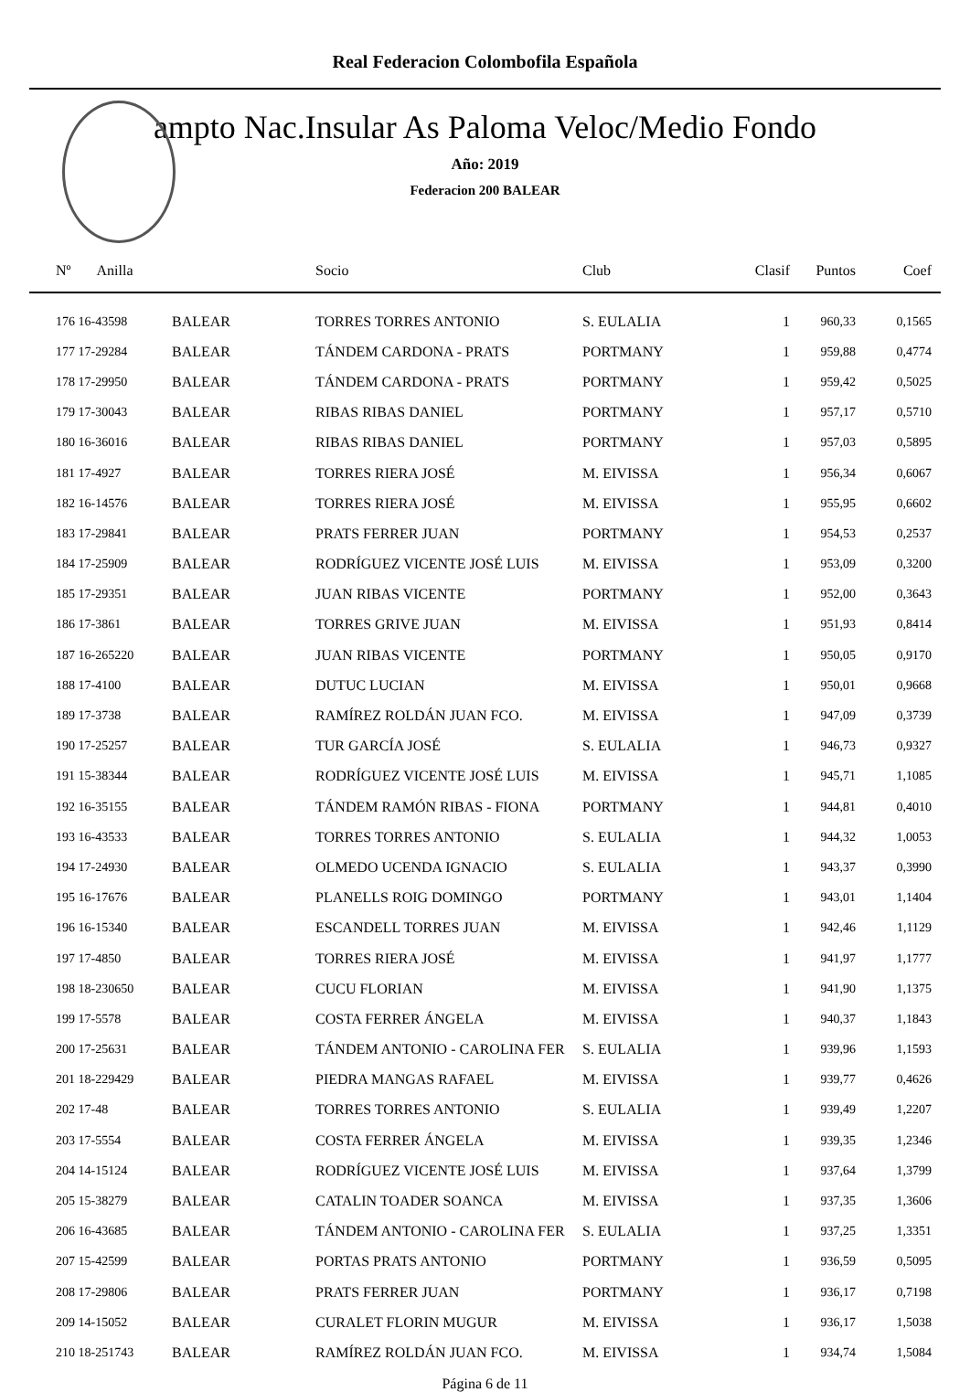Real Federacion Colombofila Española
ampto Nac.Insular As Paloma Veloc/Medio Fondo
Año: 2019
Federacion 200 BALEAR
| Nº Anilla | | Socio | Club | Clasif | Puntos | Coef |
| --- | --- | --- | --- | --- | --- | --- |
| 176 16-43598 | BALEAR | TORRES TORRES ANTONIO | S. EULALIA | 1 | 960,33 | 0,1565 |
| 177 17-29284 | BALEAR | TÁNDEM CARDONA - PRATS | PORTMANY | 1 | 959,88 | 0,4774 |
| 178 17-29950 | BALEAR | TÁNDEM CARDONA - PRATS | PORTMANY | 1 | 959,42 | 0,5025 |
| 179 17-30043 | BALEAR | RIBAS RIBAS DANIEL | PORTMANY | 1 | 957,17 | 0,5710 |
| 180 16-36016 | BALEAR | RIBAS RIBAS DANIEL | PORTMANY | 1 | 957,03 | 0,5895 |
| 181 17-4927 | BALEAR | TORRES RIERA JOSÉ | M. EIVISSA | 1 | 956,34 | 0,6067 |
| 182 16-14576 | BALEAR | TORRES RIERA JOSÉ | M. EIVISSA | 1 | 955,95 | 0,6602 |
| 183 17-29841 | BALEAR | PRATS FERRER JUAN | PORTMANY | 1 | 954,53 | 0,2537 |
| 184 17-25909 | BALEAR | RODRÍGUEZ VICENTE JOSÉ LUIS | M. EIVISSA | 1 | 953,09 | 0,3200 |
| 185 17-29351 | BALEAR | JUAN RIBAS VICENTE | PORTMANY | 1 | 952,00 | 0,3643 |
| 186 17-3861 | BALEAR | TORRES GRIVE JUAN | M. EIVISSA | 1 | 951,93 | 0,8414 |
| 187 16-265220 | BALEAR | JUAN RIBAS VICENTE | PORTMANY | 1 | 950,05 | 0,9170 |
| 188 17-4100 | BALEAR | DUTUC LUCIAN | M. EIVISSA | 1 | 950,01 | 0,9668 |
| 189 17-3738 | BALEAR | RAMÍREZ ROLDÁN JUAN FCO. | M. EIVISSA | 1 | 947,09 | 0,3739 |
| 190 17-25257 | BALEAR | TUR GARCÍA JOSÉ | S. EULALIA | 1 | 946,73 | 0,9327 |
| 191 15-38344 | BALEAR | RODRÍGUEZ VICENTE JOSÉ LUIS | M. EIVISSA | 1 | 945,71 | 1,1085 |
| 192 16-35155 | BALEAR | TÁNDEM RAMÓN RIBAS - FIONA | PORTMANY | 1 | 944,81 | 0,4010 |
| 193 16-43533 | BALEAR | TORRES TORRES ANTONIO | S. EULALIA | 1 | 944,32 | 1,0053 |
| 194 17-24930 | BALEAR | OLMEDO UCENDA IGNACIO | S. EULALIA | 1 | 943,37 | 0,3990 |
| 195 16-17676 | BALEAR | PLANELLS ROIG DOMINGO | PORTMANY | 1 | 943,01 | 1,1404 |
| 196 16-15340 | BALEAR | ESCANDELL TORRES JUAN | M. EIVISSA | 1 | 942,46 | 1,1129 |
| 197 17-4850 | BALEAR | TORRES RIERA JOSÉ | M. EIVISSA | 1 | 941,97 | 1,1777 |
| 198 18-230650 | BALEAR | CUCU FLORIAN | M. EIVISSA | 1 | 941,90 | 1,1375 |
| 199 17-5578 | BALEAR | COSTA FERRER ÁNGELA | M. EIVISSA | 1 | 940,37 | 1,1843 |
| 200 17-25631 | BALEAR | TÁNDEM ANTONIO - CAROLINA FER | S. EULALIA | 1 | 939,96 | 1,1593 |
| 201 18-229429 | BALEAR | PIEDRA MANGAS RAFAEL | M. EIVISSA | 1 | 939,77 | 0,4626 |
| 202 17-48 | BALEAR | TORRES TORRES ANTONIO | S. EULALIA | 1 | 939,49 | 1,2207 |
| 203 17-5554 | BALEAR | COSTA FERRER ÁNGELA | M. EIVISSA | 1 | 939,35 | 1,2346 |
| 204 14-15124 | BALEAR | RODRÍGUEZ VICENTE JOSÉ LUIS | M. EIVISSA | 1 | 937,64 | 1,3799 |
| 205 15-38279 | BALEAR | CATALIN TOADER SOANCA | M. EIVISSA | 1 | 937,35 | 1,3606 |
| 206 16-43685 | BALEAR | TÁNDEM ANTONIO - CAROLINA FER | S. EULALIA | 1 | 937,25 | 1,3351 |
| 207 15-42599 | BALEAR | PORTAS PRATS ANTONIO | PORTMANY | 1 | 936,59 | 0,5095 |
| 208 17-29806 | BALEAR | PRATS FERRER JUAN | PORTMANY | 1 | 936,17 | 0,7198 |
| 209 14-15052 | BALEAR | CURALET FLORIN MUGUR | M. EIVISSA | 1 | 936,17 | 1,5038 |
| 210 18-251743 | BALEAR | RAMÍREZ ROLDÁN JUAN FCO. | M. EIVISSA | 1 | 934,74 | 1,5084 |
Página 6 de 11